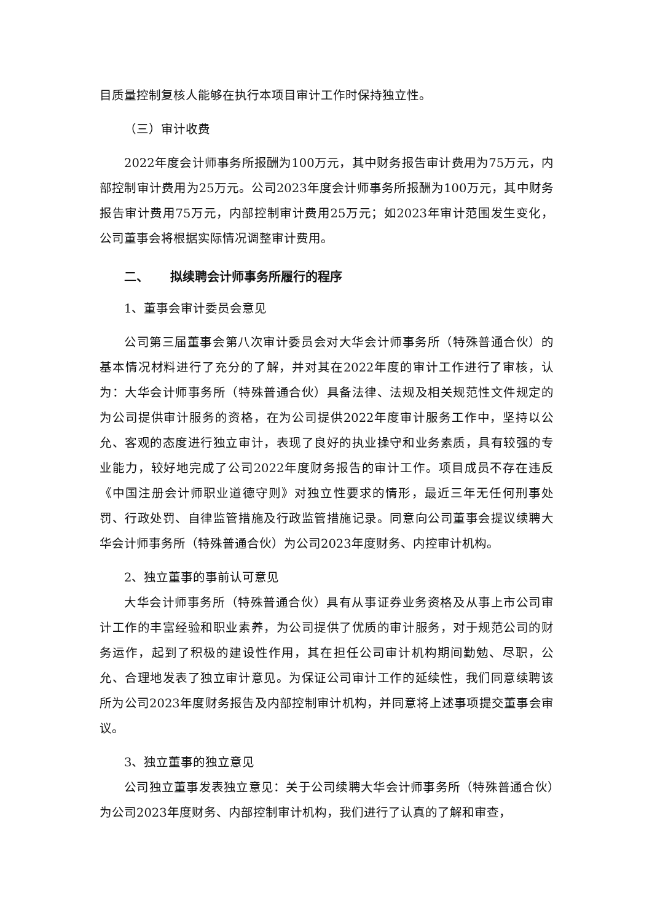目质量控制复核人能够在执行本项目审计工作时保持独立性。
（三）审计收费
2022年度会计师事务所报酬为100万元，其中财务报告审计费用为75万元，内部控制审计费用为25万元。公司2023年度会计师事务所报酬为100万元，其中财务报告审计费用75万元，内部控制审计费用25万元；如2023年审计范围发生变化，公司董事会将根据实际情况调整审计费用。
二、 拟续聘会计师事务所履行的程序
1、董事会审计委员会意见
公司第三届董事会第八次审计委员会对大华会计师事务所（特殊普通合伙）的基本情况材料进行了充分的了解，并对其在2022年度的审计工作进行了审核，认为：大华会计师事务所（特殊普通合伙）具备法律、法规及相关规范性文件规定的为公司提供审计服务的资格，在为公司提供2022年度审计服务工作中，坚持以公允、客观的态度进行独立审计，表现了良好的执业操守和业务素质，具有较强的专业能力，较好地完成了公司2022年度财务报告的审计工作。项目成员不存在违反《中国注册会计师职业道德守则》对独立性要求的情形，最近三年无任何刑事处罚、行政处罚、自律监管措施及行政监管措施记录。同意向公司董事会提议续聘大华会计师事务所（特殊普通合伙）为公司2023年度财务、内控审计机构。
2、独立董事的事前认可意见
大华会计师事务所（特殊普通合伙）具有从事证券业务资格及从事上市公司审计工作的丰富经验和职业素养，为公司提供了优质的审计服务，对于规范公司的财务运作，起到了积极的建设性作用，其在担任公司审计机构期间勤勉、尽职，公允、合理地发表了独立审计意见。为保证公司审计工作的延续性，我们同意续聘该所为公司2023年度财务报告及内部控制审计机构，并同意将上述事项提交董事会审议。
3、独立董事的独立意见
公司独立董事发表独立意见：关于公司续聘大华会计师事务所（特殊普通合伙）为公司2023年度财务、内部控制审计机构，我们进行了认真的了解和审查，